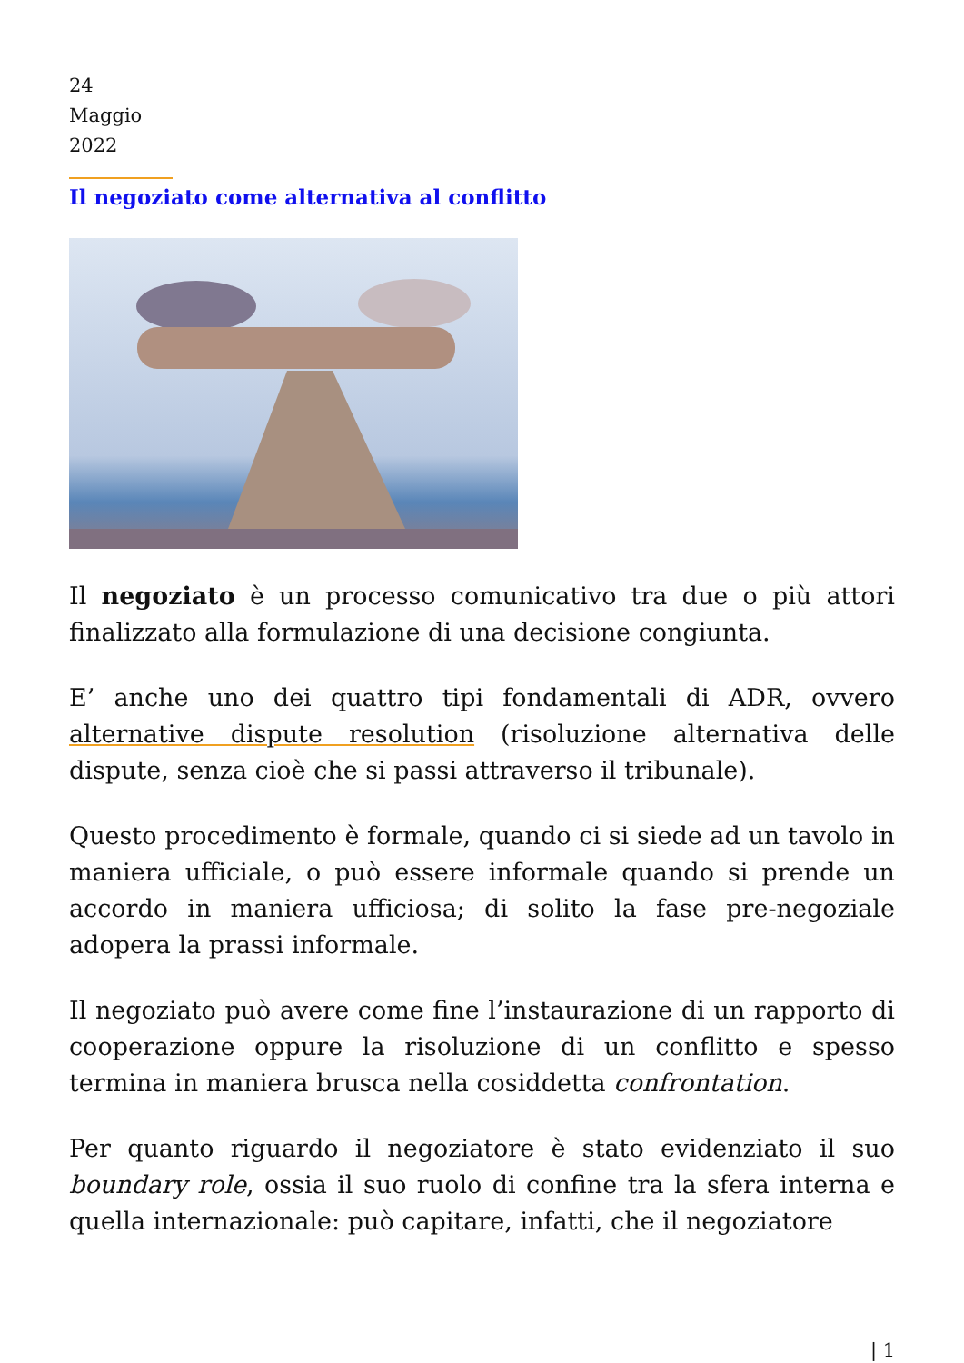24
Maggio
2022
Il negoziato come alternativa al conflitto
Il negoziato è un processo comunicativo tra due o più attori finalizzato alla formulazione di una decisione congiunta.
E’ anche uno dei quattro tipi fondamentali di ADR, ovvero alternative dispute resolution (risoluzione alternativa delle dispute, senza cioè che si passi attraverso il tribunale).
Questo procedimento è formale, quando ci si siede ad un tavolo in maniera ufficiale, o può essere informale quando si prende un accordo in maniera ufficiosa; di solito la fase pre-negoziale adopera la prassi informale.
Il negoziato può avere come fine l’instaurazione di un rapporto di cooperazione oppure la risoluzione di un conflitto e spesso termina in maniera brusca nella cosiddetta confrontation.
Per quanto riguardo il negoziatore è stato evidenziato il suo boundary role, ossia il suo ruolo di confine tra la sfera interna e quella internazionale: può capitare, infatti, che il negoziatore
| 1